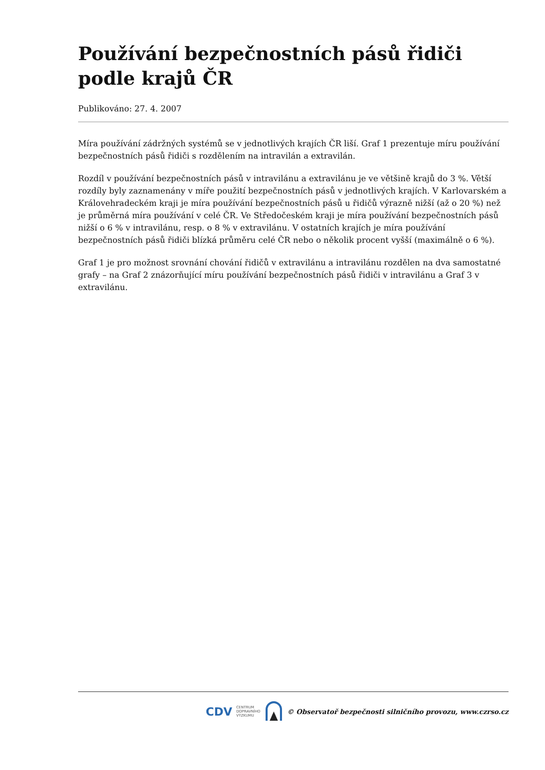Používání bezpečnostních pásů řidiči podle krajů ČR
Publikováno: 27. 4. 2007
Míra používání zádržných systémů se v jednotlivých krajích ČR liší. Graf 1 prezentuje míru používání bezpečnostních pásů řidiči s rozdělením na intravilán a extravilán.
Rozdíl v používání bezpečnostních pásů v intravilánu a extravilánu je ve většině krajů do 3 %. Větší rozdíly byly zaznamenány v míře použití bezpečnostních pásů v jednotlivých krajích. V Karlovarském a Královehradeckém kraji je míra používání bezpečnostních pásů u řidičů výrazně nižší (až o 20 %) než je průměrná míra používání v celé ČR. Ve Středočeském kraji je míra používání bezpečnostních pásů nižší o 6 % v intravilánu, resp. o 8 % v extravilánu. V ostatních krajích je míra používání bezpečnostních pásů řidiči blízká průměru celé ČR nebo o několik procent vyšší (maximálně o 6 %).
Graf 1 je pro možnost srovnání chování řidičů v extravilánu a intravilánu rozdělen na dva samostatné grafy – na Graf 2 znázorňující míru používání bezpečnostních pásů řidiči v intravilánu a Graf 3 v extravilánu.
CDV CENTRUM
DOPRAVNÍHO
VÝZKUMU © Observatoř bezpečnosti silničního provozu, www.czrso.cz